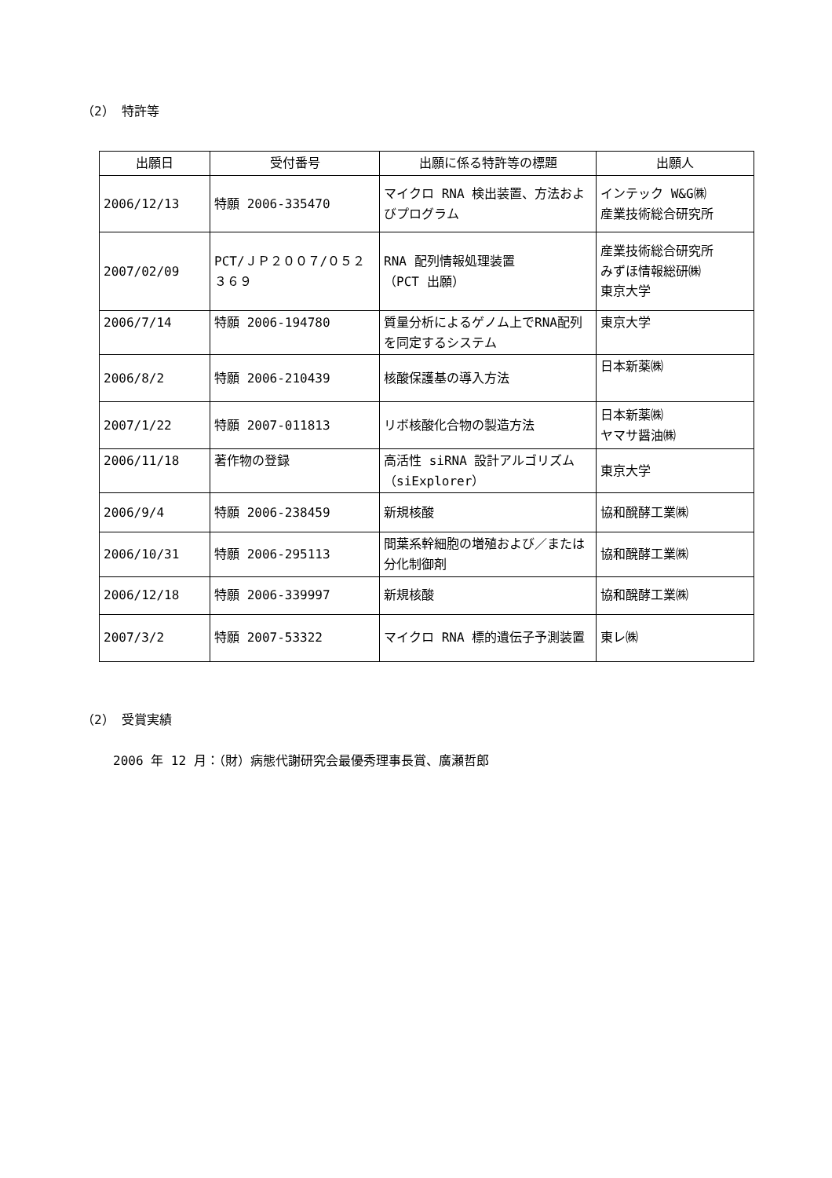（2） 特許等
| 出願日 | 受付番号 | 出願に係る特許等の標題 | 出願人 |
| --- | --- | --- | --- |
| 2006/12/13 | 特願 2006-335470 | マイクロ RNA 検出装置、方法およびプログラム | インテック W&G㈱ 産業技術総合研究所 |
| 2007/02/09 | PCT/ＪＰ２００７/０５２３６９ | RNA 配列情報処理装置 （PCT 出願） | 産業技術総合研究所 みずほ情報総研㈱ 東京大学 |
| 2006/7/14 | 特願 2006-194780 | 質量分析によるゲノム上でRNA配列を同定するシステム | 東京大学 |
| 2006/8/2 | 特願 2006-210439 | 核酸保護基の導入方法 | 日本新薬㈱ |
| 2007/1/22 | 特願 2007-011813 | リボ核酸化合物の製造方法 | 日本新薬㈱ ヤマサ醤油㈱ |
| 2006/11/18 | 著作物の登録 | 高活性 siRNA 設計アルゴリズム（siExplorer） | 東京大学 |
| 2006/9/4 | 特願 2006-238459 | 新規核酸 | 協和醗酵工業㈱ |
| 2006/10/31 | 特願 2006-295113 | 間葉系幹細胞の増殖および／または分化制御剤 | 協和醗酵工業㈱ |
| 2006/12/18 | 特願 2006-339997 | 新規核酸 | 協和醗酵工業㈱ |
| 2007/3/2 | 特願 2007-53322 | マイクロ RNA 標的遺伝子予測装置 | 東レ㈱ |
（2） 受賞実績
2006 年 12 月：（財）病態代謝研究会最優秀理事長賞、廣瀬哲郎